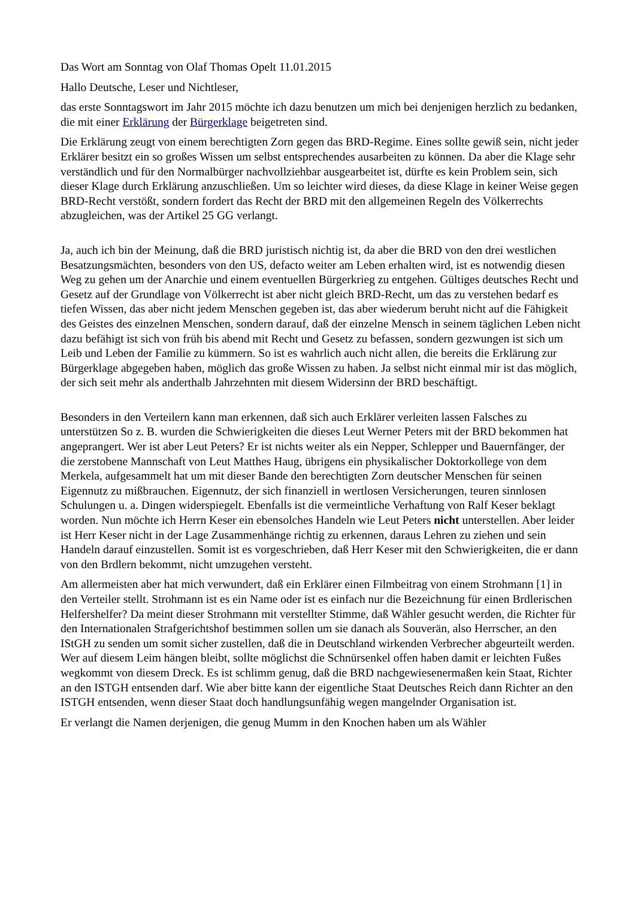Das Wort am Sonntag von Olaf Thomas Opelt 11.01.2015
Hallo Deutsche, Leser und Nichtleser,
das erste Sonntagswort im Jahr 2015 möchte ich dazu benutzen um mich bei denjenigen herzlich zu bedanken, die mit einer Erklärung der Bürgerklage beigetreten sind.
Die Erklärung zeugt von einem berechtigten Zorn gegen das BRD-Regime. Eines sollte gewiß sein, nicht jeder Erklärer besitzt ein so großes Wissen um selbst entsprechendes ausarbeiten zu können. Da aber die Klage sehr verständlich und für den Normalbürger nachvollziehbar ausgearbeitet ist, dürfte es kein Problem sein, sich dieser Klage durch Erklärung anzuschließen. Um so leichter wird dieses, da diese Klage in keiner Weise gegen BRD-Recht verstößt, sondern fordert das Recht der BRD mit den allgemeinen Regeln des Völkerrechts abzugleichen, was der Artikel 25 GG verlangt.
Ja, auch ich bin der Meinung, daß die BRD juristisch nichtig ist, da aber die BRD von den drei westlichen Besatzungsmächten, besonders von den US, defacto weiter am Leben erhalten wird, ist es notwendig diesen Weg zu gehen um der Anarchie und einem eventuellen Bürgerkrieg zu entgehen. Gültiges deutsches Recht und Gesetz auf der Grundlage von Völkerrecht ist aber nicht gleich BRD-Recht, um das zu verstehen bedarf es tiefen Wissen, das aber nicht jedem Menschen gegeben ist, das aber wiederum beruht nicht auf die Fähigkeit des Geistes des einzelnen Menschen, sondern darauf, daß der einzelne Mensch in seinem täglichen Leben nicht dazu befähigt ist sich von früh bis abend mit Recht und Gesetz zu befassen, sondern gezwungen ist sich um Leib und Leben der Familie zu kümmern. So ist es wahrlich auch nicht allen, die bereits die Erklärung zur Bürgerklage abgegeben haben, möglich das große Wissen zu haben. Ja selbst nicht einmal mir ist das möglich, der sich seit mehr als anderthalb Jahrzehnten mit diesem Widersinn der BRD beschäftigt.
Besonders in den Verteilern kann man erkennen, daß sich auch Erklärer verleiten lassen Falsches zu unterstützen So z. B. wurden die Schwierigkeiten die dieses Leut Werner Peters mit der BRD bekommen hat angeprangert. Wer ist aber Leut Peters? Er ist nichts weiter als ein Nepper, Schlepper und Bauernfänger, der die zerstobene Mannschaft von Leut Matthes Haug, übrigens ein physikalischer Doktorkollege von dem Merkela, aufgesammelt hat um mit dieser Bande den berechtigten Zorn deutscher Menschen für seinen Eigennutz zu mißbrauchen. Eigennutz, der sich finanziell in wertlosen Versicherungen, teuren sinnlosen Schulungen u. a. Dingen widerspiegelt. Ebenfalls ist die vermeintliche Verhaftung von Ralf Keser beklagt worden. Nun möchte ich Herrn Keser ein ebensolches Handeln wie Leut Peters nicht unterstellen. Aber leider ist Herr Keser nicht in der Lage Zusammenhänge richtig zu erkennen, daraus Lehren zu ziehen und sein Handeln darauf einzustellen. Somit ist es vorgeschrieben, daß Herr Keser mit den Schwierigkeiten, die er dann von den Brdlern bekommt, nicht umzugehen versteht.
Am allermeisten aber hat mich verwundert, daß ein Erklärer einen Filmbeitrag von einem Strohmann [1] in den Verteiler stellt. Strohmann ist es ein Name oder ist es einfach nur die Bezeichnung für einen Brdlerischen Helfershelfer? Da meint dieser Strohmann mit verstellter Stimme, daß Wähler gesucht werden, die Richter für den Internationalen Strafgerichtshof bestimmen sollen um sie danach als Souverän, also Herrscher, an den IStGH zu senden um somit sicher zustellen, daß die in Deutschland wirkenden Verbrecher abgeurteilt werden. Wer auf diesem Leim hängen bleibt, sollte möglichst die Schnürsenkel offen haben damit er leichten Fußes wegkommt von diesem Dreck. Es ist schlimm genug, daß die BRD nachgewiesenermaßen kein Staat, Richter an den ISTGH entsenden darf. Wie aber bitte kann der eigentliche Staat Deutsches Reich dann Richter an den ISTGH entsenden, wenn dieser Staat doch handlungsunfähig wegen mangelnder Organisation ist.
Er verlangt die Namen derjenigen, die genug Mumm in den Knochen haben um als Wähler